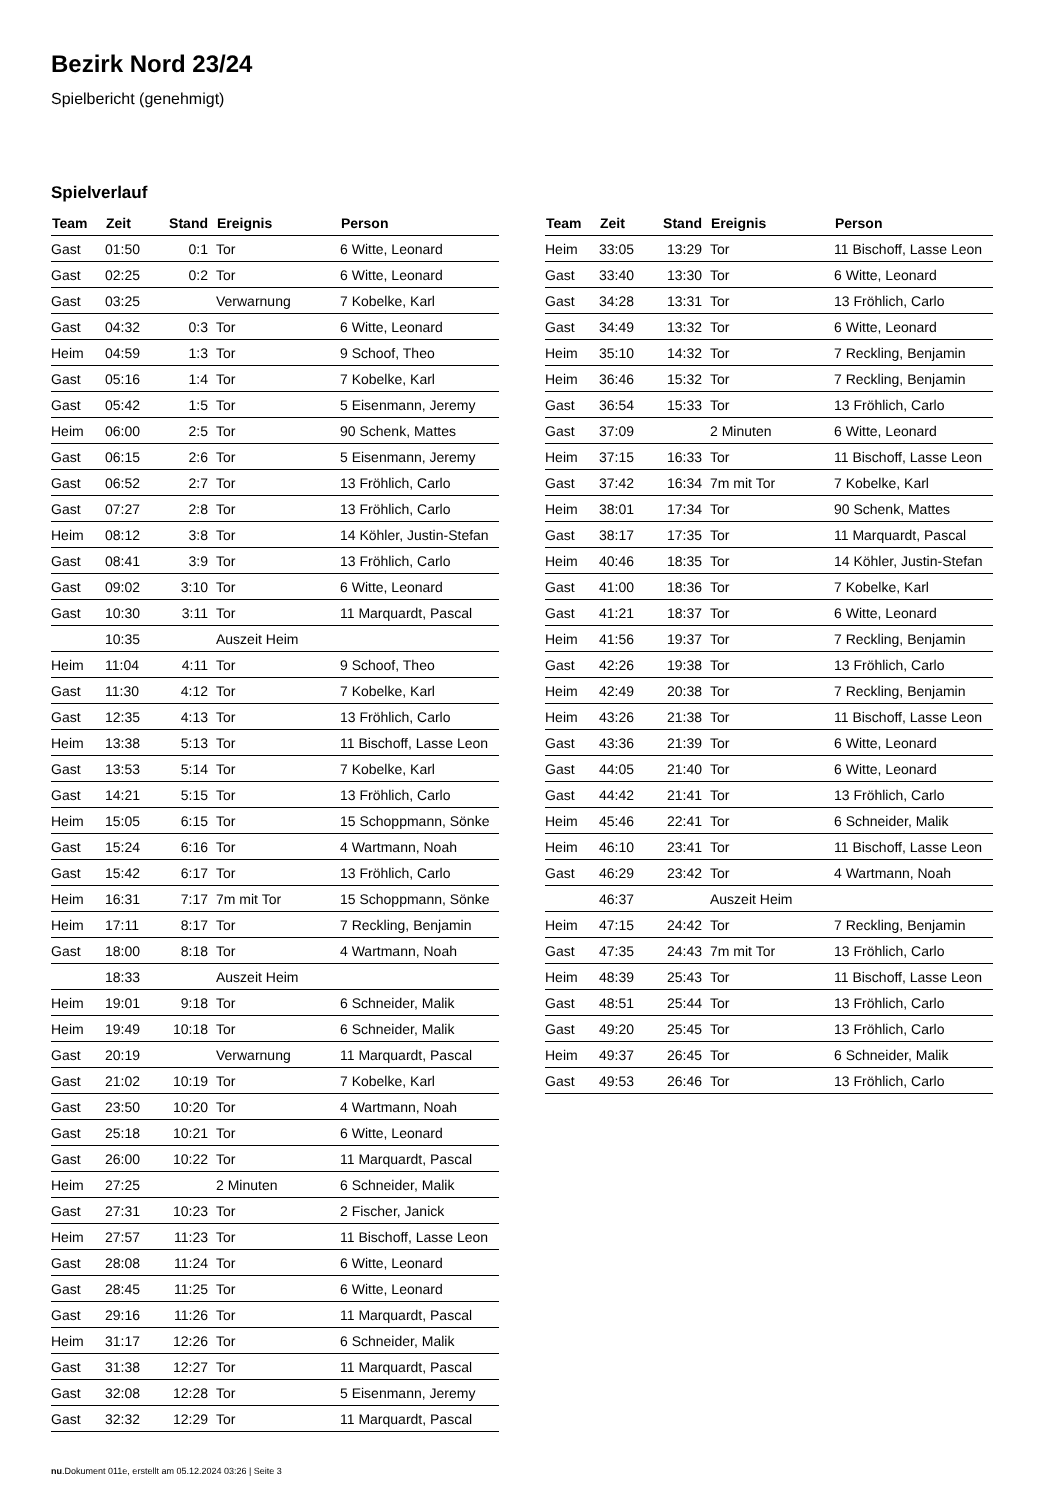Bezirk Nord 23/24
Spielbericht (genehmigt)
Spielverlauf
| Team | Zeit | Stand | Ereignis | Person |
| --- | --- | --- | --- | --- |
| Gast | 01:50 | 0:1 | Tor | 6 Witte, Leonard |
| Gast | 02:25 | 0:2 | Tor | 6 Witte, Leonard |
| Gast | 03:25 | | Verwarnung | 7 Kobelke, Karl |
| Gast | 04:32 | 0:3 | Tor | 6 Witte, Leonard |
| Heim | 04:59 | 1:3 | Tor | 9 Schoof, Theo |
| Gast | 05:16 | 1:4 | Tor | 7 Kobelke, Karl |
| Gast | 05:42 | 1:5 | Tor | 5 Eisenmann, Jeremy |
| Heim | 06:00 | 2:5 | Tor | 90 Schenk, Mattes |
| Gast | 06:15 | 2:6 | Tor | 5 Eisenmann, Jeremy |
| Gast | 06:52 | 2:7 | Tor | 13 Fröhlich, Carlo |
| Gast | 07:27 | 2:8 | Tor | 13 Fröhlich, Carlo |
| Heim | 08:12 | 3:8 | Tor | 14 Köhler, Justin-Stefan |
| Gast | 08:41 | 3:9 | Tor | 13 Fröhlich, Carlo |
| Gast | 09:02 | 3:10 | Tor | 6 Witte, Leonard |
| Gast | 10:30 | 3:11 | Tor | 11 Marquardt, Pascal |
| | 10:35 | | Auszeit Heim | |
| Heim | 11:04 | 4:11 | Tor | 9 Schoof, Theo |
| Gast | 11:30 | 4:12 | Tor | 7 Kobelke, Karl |
| Gast | 12:35 | 4:13 | Tor | 13 Fröhlich, Carlo |
| Heim | 13:38 | 5:13 | Tor | 11 Bischoff, Lasse Leon |
| Gast | 13:53 | 5:14 | Tor | 7 Kobelke, Karl |
| Gast | 14:21 | 5:15 | Tor | 13 Fröhlich, Carlo |
| Heim | 15:05 | 6:15 | Tor | 15 Schoppmann, Sönke |
| Gast | 15:24 | 6:16 | Tor | 4 Wartmann, Noah |
| Gast | 15:42 | 6:17 | Tor | 13 Fröhlich, Carlo |
| Heim | 16:31 | 7:17 | 7m mit Tor | 15 Schoppmann, Sönke |
| Heim | 17:11 | 8:17 | Tor | 7 Reckling, Benjamin |
| Gast | 18:00 | 8:18 | Tor | 4 Wartmann, Noah |
| | 18:33 | | Auszeit Heim | |
| Heim | 19:01 | 9:18 | Tor | 6 Schneider, Malik |
| Heim | 19:49 | 10:18 | Tor | 6 Schneider, Malik |
| Gast | 20:19 | | Verwarnung | 11 Marquardt, Pascal |
| Gast | 21:02 | 10:19 | Tor | 7 Kobelke, Karl |
| Gast | 23:50 | 10:20 | Tor | 4 Wartmann, Noah |
| Gast | 25:18 | 10:21 | Tor | 6 Witte, Leonard |
| Gast | 26:00 | 10:22 | Tor | 11 Marquardt, Pascal |
| Heim | 27:25 | | 2 Minuten | 6 Schneider, Malik |
| Gast | 27:31 | 10:23 | Tor | 2 Fischer, Janick |
| Heim | 27:57 | 11:23 | Tor | 11 Bischoff, Lasse Leon |
| Gast | 28:08 | 11:24 | Tor | 6 Witte, Leonard |
| Gast | 28:45 | 11:25 | Tor | 6 Witte, Leonard |
| Gast | 29:16 | 11:26 | Tor | 11 Marquardt, Pascal |
| Heim | 31:17 | 12:26 | Tor | 6 Schneider, Malik |
| Gast | 31:38 | 12:27 | Tor | 11 Marquardt, Pascal |
| Gast | 32:08 | 12:28 | Tor | 5 Eisenmann, Jeremy |
| Gast | 32:32 | 12:29 | Tor | 11 Marquardt, Pascal |
| Team | Zeit | Stand | Ereignis | Person |
| --- | --- | --- | --- | --- |
| Heim | 33:05 | 13:29 | Tor | 11 Bischoff, Lasse Leon |
| Gast | 33:40 | 13:30 | Tor | 6 Witte, Leonard |
| Gast | 34:28 | 13:31 | Tor | 13 Fröhlich, Carlo |
| Gast | 34:49 | 13:32 | Tor | 6 Witte, Leonard |
| Heim | 35:10 | 14:32 | Tor | 7 Reckling, Benjamin |
| Heim | 36:46 | 15:32 | Tor | 7 Reckling, Benjamin |
| Gast | 36:54 | 15:33 | Tor | 13 Fröhlich, Carlo |
| Gast | 37:09 | | 2 Minuten | 6 Witte, Leonard |
| Heim | 37:15 | 16:33 | Tor | 11 Bischoff, Lasse Leon |
| Gast | 37:42 | 16:34 | 7m mit Tor | 7 Kobelke, Karl |
| Heim | 38:01 | 17:34 | Tor | 90 Schenk, Mattes |
| Gast | 38:17 | 17:35 | Tor | 11 Marquardt, Pascal |
| Heim | 40:46 | 18:35 | Tor | 14 Köhler, Justin-Stefan |
| Gast | 41:00 | 18:36 | Tor | 7 Kobelke, Karl |
| Gast | 41:21 | 18:37 | Tor | 6 Witte, Leonard |
| Heim | 41:56 | 19:37 | Tor | 7 Reckling, Benjamin |
| Gast | 42:26 | 19:38 | Tor | 13 Fröhlich, Carlo |
| Heim | 42:49 | 20:38 | Tor | 7 Reckling, Benjamin |
| Heim | 43:26 | 21:38 | Tor | 11 Bischoff, Lasse Leon |
| Gast | 43:36 | 21:39 | Tor | 6 Witte, Leonard |
| Gast | 44:05 | 21:40 | Tor | 6 Witte, Leonard |
| Gast | 44:42 | 21:41 | Tor | 13 Fröhlich, Carlo |
| Heim | 45:46 | 22:41 | Tor | 6 Schneider, Malik |
| Heim | 46:10 | 23:41 | Tor | 11 Bischoff, Lasse Leon |
| Gast | 46:29 | 23:42 | Tor | 4 Wartmann, Noah |
| | 46:37 | | Auszeit Heim | |
| Heim | 47:15 | 24:42 | Tor | 7 Reckling, Benjamin |
| Gast | 47:35 | 24:43 | 7m mit Tor | 13 Fröhlich, Carlo |
| Heim | 48:39 | 25:43 | Tor | 11 Bischoff, Lasse Leon |
| Gast | 48:51 | 25:44 | Tor | 13 Fröhlich, Carlo |
| Gast | 49:20 | 25:45 | Tor | 13 Fröhlich, Carlo |
| Heim | 49:37 | 26:45 | Tor | 6 Schneider, Malik |
| Gast | 49:53 | 26:46 | Tor | 13 Fröhlich, Carlo |
nu.Dokument 011e, erstellt am 05.12.2024 03:26 | Seite 3